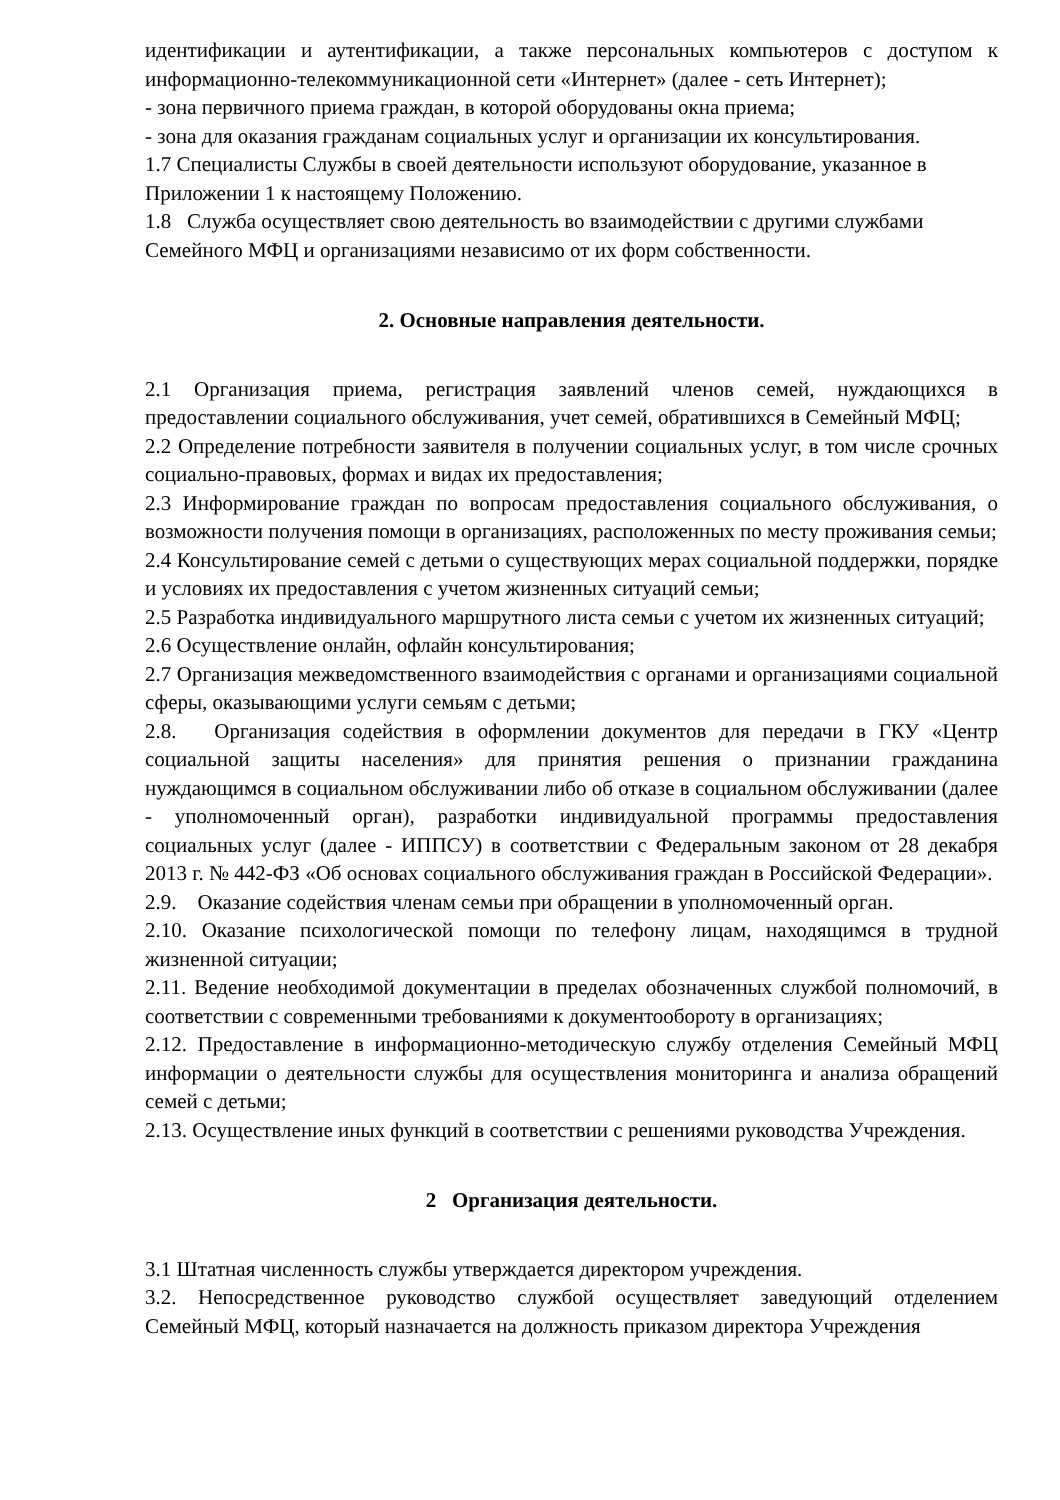идентификации и аутентификации, а также персональных компьютеров с доступом к информационно-телекоммуникационной сети «Интернет» (далее - сеть Интернет);
- зона первичного приема граждан, в которой оборудованы окна приема;
- зона для оказания гражданам социальных услуг и организации их консультирования.
1.7 Специалисты Службы в своей деятельности используют оборудование, указанное в Приложении 1 к настоящему Положению.
1.8 Служба осуществляет свою деятельность во взаимодействии с другими службами Семейного МФЦ и организациями независимо от их форм собственности.
2. Основные направления деятельности.
2.1 Организация приема, регистрация заявлений членов семей, нуждающихся в предоставлении социального обслуживания, учет семей, обратившихся в Семейный МФЦ;
2.2 Определение потребности заявителя в получении социальных услуг, в том числе срочных социально-правовых, формах и видах их предоставления;
2.3 Информирование граждан по вопросам предоставления социального обслуживания, о возможности получения помощи в организациях, расположенных по месту проживания семьи;
2.4 Консультирование семей с детьми о существующих мерах социальной поддержки, порядке и условиях их предоставления с учетом жизненных ситуаций семьи;
2.5 Разработка индивидуального маршрутного листа семьи с учетом их жизненных ситуаций;
2.6 Осуществление онлайн, офлайн консультирования;
2.7 Организация межведомственного взаимодействия с органами и организациями социальной сферы, оказывающими услуги семьям с детьми;
2.8. Организация содействия в оформлении документов для передачи в ГКУ «Центр социальной защиты населения» для принятия решения о признании гражданина нуждающимся в социальном обслуживании либо об отказе в социальном обслуживании (далее - уполномоченный орган), разработки индивидуальной программы предоставления социальных услуг (далее - ИППСУ) в соответствии с Федеральным законом от 28 декабря 2013 г. № 442-ФЗ «Об основах социального обслуживания граждан в Российской Федерации».
2.9. Оказание содействия членам семьи при обращении в уполномоченный орган.
2.10. Оказание психологической помощи по телефону лицам, находящимся в трудной жизненной ситуации;
2.11. Ведение необходимой документации в пределах обозначенных службой полномочий, в соответствии с современными требованиями к документообороту в организациях;
2.12. Предоставление в информационно-методическую службу отделения Семейный МФЦ информации о деятельности службы для осуществления мониторинга и анализа обращений семей с детьми;
2.13. Осуществление иных функций в соответствии с решениями руководства Учреждения.
2 Организация деятельности.
3.1 Штатная численность службы утверждается директором учреждения.
3.2. Непосредственное руководство службой осуществляет заведующий отделением Семейный МФЦ, который назначается на должность приказом директора Учреждения